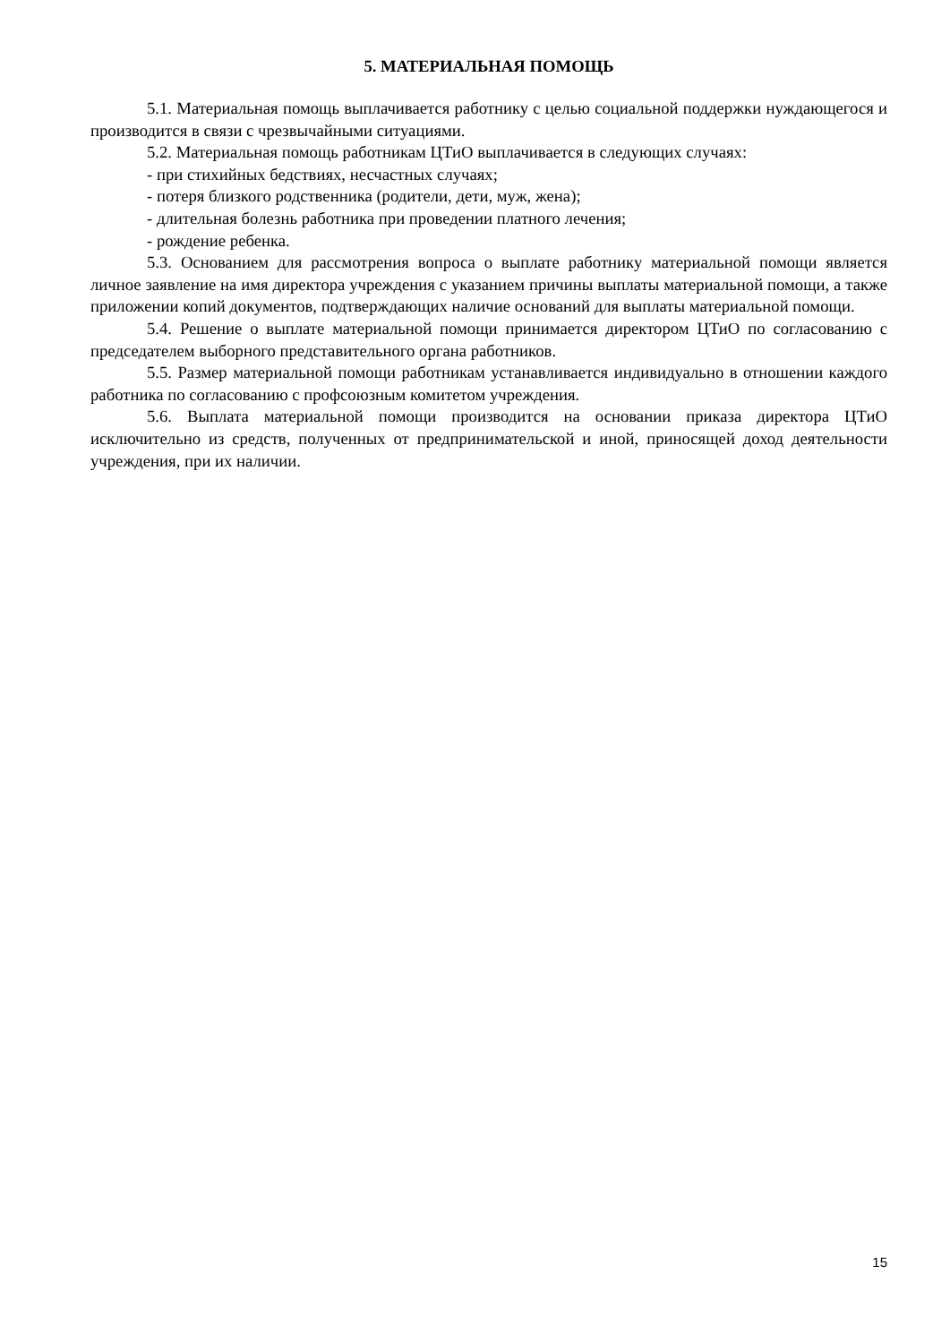5. МАТЕРИАЛЬНАЯ ПОМОЩЬ
5.1. Материальная помощь выплачивается работнику с целью социальной поддержки нуждающегося и производится в связи с чрезвычайными ситуациями.
5.2. Материальная помощь работникам ЦТиО выплачивается в следующих случаях:
- при стихийных бедствиях, несчастных случаях;
- потеря близкого родственника (родители, дети, муж, жена);
- длительная болезнь работника при проведении платного лечения;
- рождение ребенка.
5.3. Основанием для рассмотрения вопроса о выплате работнику материальной помощи является личное заявление на имя директора учреждения с указанием причины выплаты материальной помощи, а также приложении копий документов, подтверждающих наличие оснований для выплаты материальной помощи.
5.4. Решение о выплате материальной помощи принимается директором ЦТиО по согласованию с председателем выборного представительного органа работников.
5.5. Размер материальной помощи работникам устанавливается индивидуально в отношении каждого работника по согласованию с профсоюзным комитетом учреждения.
5.6. Выплата материальной помощи производится на основании приказа директора ЦТиО исключительно из средств, полученных от предпринимательской и иной, приносящей доход деятельности учреждения, при их наличии.
15